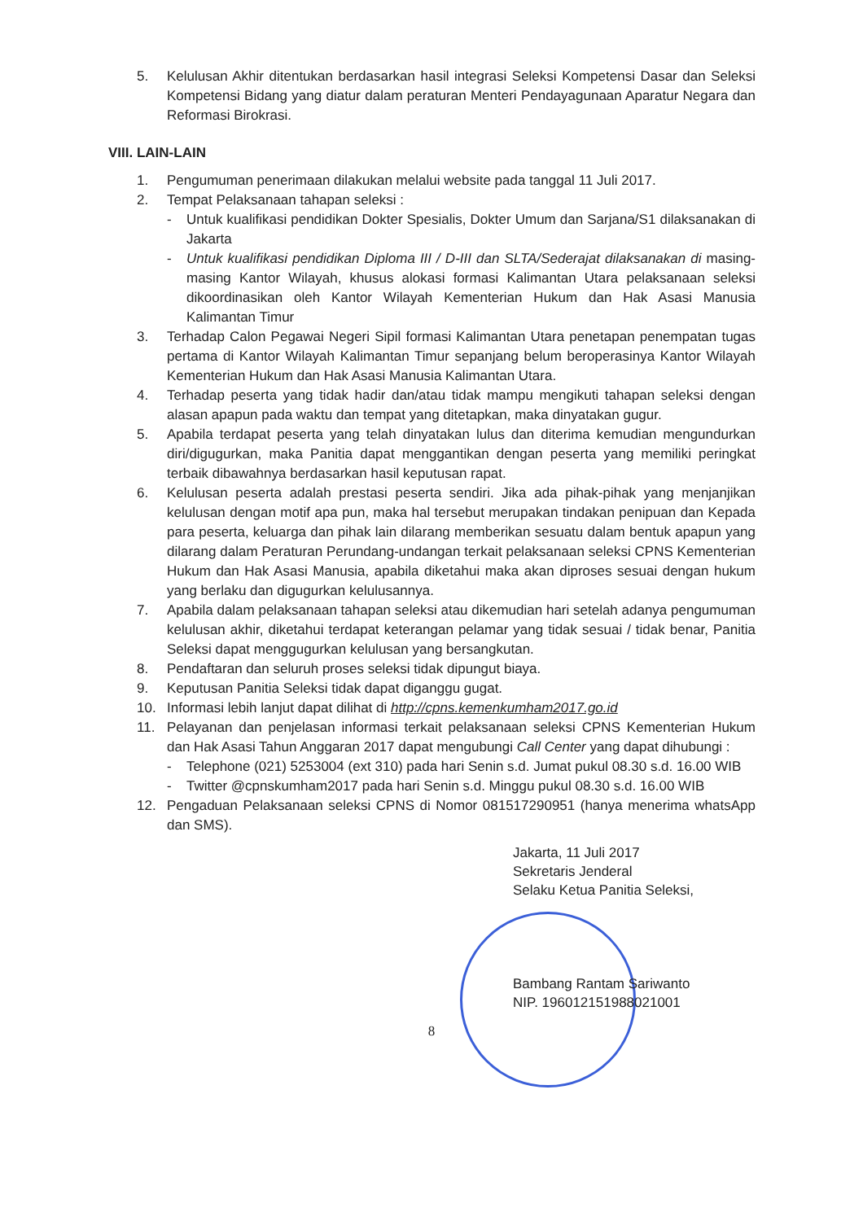5. Kelulusan Akhir ditentukan berdasarkan hasil integrasi Seleksi Kompetensi Dasar dan Seleksi Kompetensi Bidang yang diatur dalam peraturan Menteri Pendayagunaan Aparatur Negara dan Reformasi Birokrasi.
VIII. LAIN-LAIN
1. Pengumuman penerimaan dilakukan melalui website pada tanggal 11 Juli 2017.
2. Tempat Pelaksanaan tahapan seleksi :
- Untuk kualifikasi pendidikan Dokter Spesialis, Dokter Umum dan Sarjana/S1 dilaksanakan di Jakarta
- Untuk kualifikasi pendidikan Diploma III / D-III dan SLTA/Sederajat dilaksanakan di masing-masing Kantor Wilayah, khusus alokasi formasi Kalimantan Utara pelaksanaan seleksi dikoordinasikan oleh Kantor Wilayah Kementerian Hukum dan Hak Asasi Manusia Kalimantan Timur
3. Terhadap Calon Pegawai Negeri Sipil formasi Kalimantan Utara penetapan penempatan tugas pertama di Kantor Wilayah Kalimantan Timur sepanjang belum beroperasinya Kantor Wilayah Kementerian Hukum dan Hak Asasi Manusia Kalimantan Utara.
4. Terhadap peserta yang tidak hadir dan/atau tidak mampu mengikuti tahapan seleksi dengan alasan apapun pada waktu dan tempat yang ditetapkan, maka dinyatakan gugur.
5. Apabila terdapat peserta yang telah dinyatakan lulus dan diterima kemudian mengundurkan diri/digugurkan, maka Panitia dapat menggantikan dengan peserta yang memiliki peringkat terbaik dibawahnya berdasarkan hasil keputusan rapat.
6. Kelulusan peserta adalah prestasi peserta sendiri. Jika ada pihak-pihak yang menjanjikan kelulusan dengan motif apa pun, maka hal tersebut merupakan tindakan penipuan dan Kepada para peserta, keluarga dan pihak lain dilarang memberikan sesuatu dalam bentuk apapun yang dilarang dalam Peraturan Perundang-undangan terkait pelaksanaan seleksi CPNS Kementerian Hukum dan Hak Asasi Manusia, apabila diketahui maka akan diproses sesuai dengan hukum yang berlaku dan digugurkan kelulusannya.
7. Apabila dalam pelaksanaan tahapan seleksi atau dikemudian hari setelah adanya pengumuman kelulusan akhir, diketahui terdapat keterangan pelamar yang tidak sesuai / tidak benar, Panitia Seleksi dapat menggugurkan kelulusan yang bersangkutan.
8. Pendaftaran dan seluruh proses seleksi tidak dipungut biaya.
9. Keputusan Panitia Seleksi tidak dapat diganggu gugat.
10. Informasi lebih lanjut dapat dilihat di http://cpns.kemenkumham2017.go.id
11. Pelayanan dan penjelasan informasi terkait pelaksanaan seleksi CPNS Kementerian Hukum dan Hak Asasi Tahun Anggaran 2017 dapat mengubungi Call Center yang dapat dihubungi :
- Telephone (021) 5253004 (ext 310) pada hari Senin s.d. Jumat pukul 08.30 s.d. 16.00 WIB
- Twitter @cpnskumham2017 pada hari Senin s.d. Minggu pukul 08.30 s.d. 16.00 WIB
12. Pengaduan Pelaksanaan seleksi CPNS di Nomor 081517290951 (hanya menerima whatsApp dan SMS).
Jakarta, 11 Juli 2017
Sekretaris Jenderal
Selaku Ketua Panitia Seleksi,
Bambang Rantam Sariwanto
NIP. 196012151988021001
8